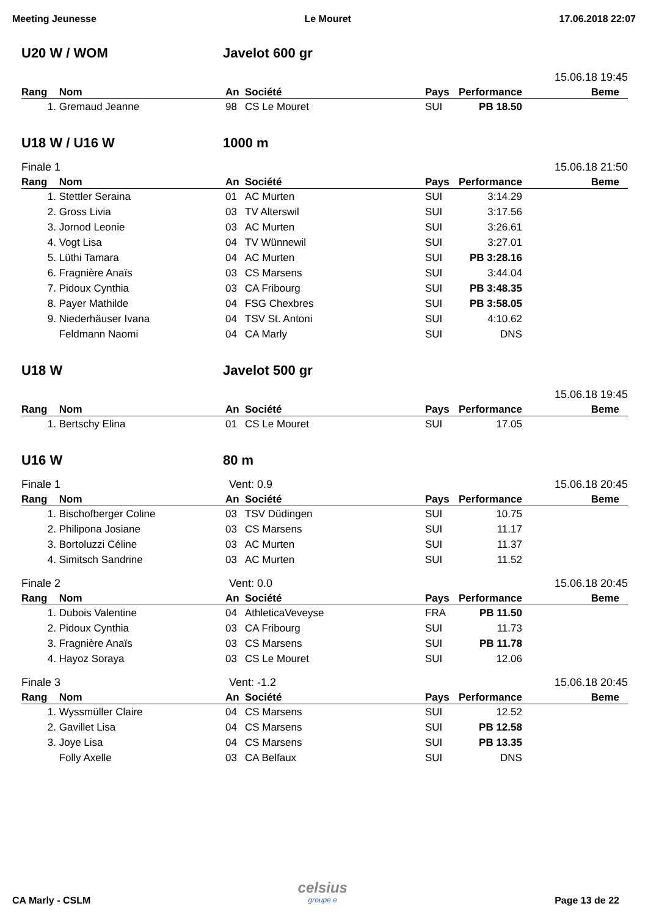Meeting Jeunesse Le Mouret 17.06.2018 22:07
U20 W / WOM Javelot 600 gr
15.06.18 19:45
| Rang | Nom | An | Société | Pays | Performance | Beme |
| --- | --- | --- | --- | --- | --- | --- |
| 1. | Gremaud Jeanne | 98 | CS Le Mouret | SUI | PB 18.50 | |
U18 W / U16 W 1000 m
Finale 1 15.06.18 21:50
| Rang | Nom | An | Société | Pays | Performance | Beme |
| --- | --- | --- | --- | --- | --- | --- |
| 1. | Stettler Seraina | 01 | AC Murten | SUI | 3:14.29 | |
| 2. | Gross Livia | 03 | TV Alterswil | SUI | 3:17.56 | |
| 3. | Jornod Leonie | 03 | AC Murten | SUI | 3:26.61 | |
| 4. | Vogt Lisa | 04 | TV Wünnewil | SUI | 3:27.01 | |
| 5. | Lüthi Tamara | 04 | AC Murten | SUI | PB 3:28.16 | |
| 6. | Fragnière Anaïs | 03 | CS Marsens | SUI | 3:44.04 | |
| 7. | Pidoux Cynthia | 03 | CA Fribourg | SUI | PB 3:48.35 | |
| 8. | Payer Mathilde | 04 | FSG Chexbres | SUI | PB 3:58.05 | |
| 9. | Niederhäuser Ivana | 04 | TSV St. Antoni | SUI | 4:10.62 | |
| | Feldmann Naomi | 04 | CA Marly | SUI | DNS | |
U18 W Javelot 500 gr
15.06.18 19:45
| Rang | Nom | An | Société | Pays | Performance | Beme |
| --- | --- | --- | --- | --- | --- | --- |
| 1. | Bertschy Elina | 01 | CS Le Mouret | SUI | 17.05 | |
U16 W 80 m
Finale 1 Vent: 0.9 15.06.18 20:45
| Rang | Nom | An | Société | Pays | Performance | Beme |
| --- | --- | --- | --- | --- | --- | --- |
| 1. | Bischofberger Coline | 03 | TSV Düdingen | SUI | 10.75 | |
| 2. | Philipona Josiane | 03 | CS Marsens | SUI | 11.17 | |
| 3. | Bortoluzzi Céline | 03 | AC Murten | SUI | 11.37 | |
| 4. | Simitsch Sandrine | 03 | AC Murten | SUI | 11.52 | |
Finale 2 Vent: 0.0 15.06.18 20:45
| Rang | Nom | An | Société | Pays | Performance | Beme |
| --- | --- | --- | --- | --- | --- | --- |
| 1. | Dubois Valentine | 04 | AthleticaVeveyse | FRA | PB 11.50 | |
| 2. | Pidoux Cynthia | 03 | CA Fribourg | SUI | 11.73 | |
| 3. | Fragnière Anaïs | 03 | CS Marsens | SUI | PB 11.78 | |
| 4. | Hayoz Soraya | 03 | CS Le Mouret | SUI | 12.06 | |
Finale 3 Vent: -1.2 15.06.18 20:45
| Rang | Nom | An | Société | Pays | Performance | Beme |
| --- | --- | --- | --- | --- | --- | --- |
| 1. | Wyssmüller Claire | 04 | CS Marsens | SUI | 12.52 | |
| 2. | Gavillet Lisa | 04 | CS Marsens | SUI | PB 12.58 | |
| 3. | Joye Lisa | 04 | CS Marsens | SUI | PB 13.35 | |
| | Folly Axelle | 03 | CA Belfaux | SUI | DNS | |
CA Marly - CSLM
celsius
groupe e
Page 13 de 22